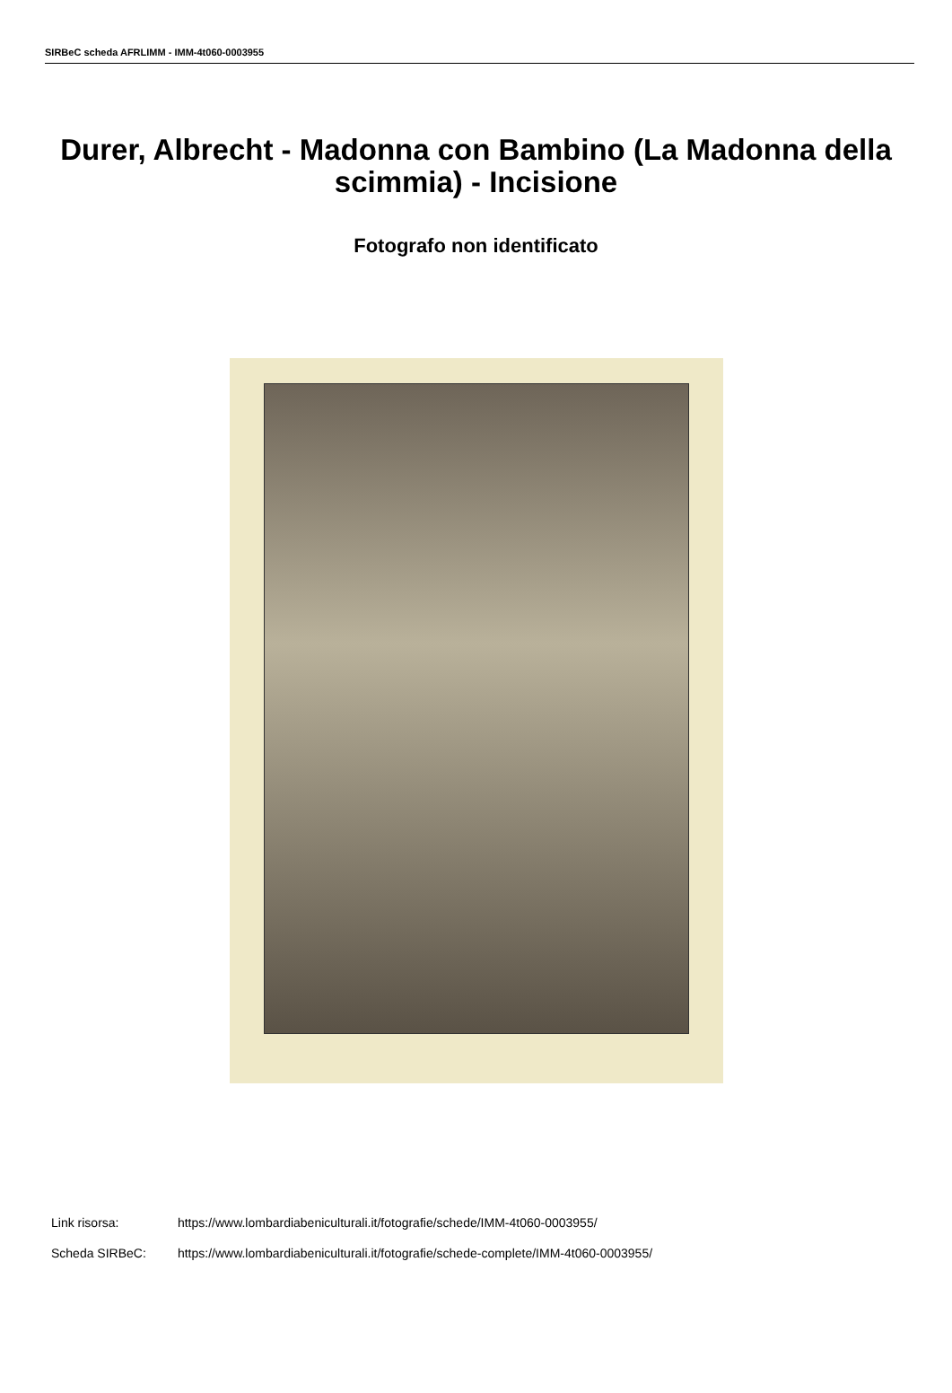SIRBeC scheda AFRLIMM - IMM-4t060-0003955
Durer, Albrecht - Madonna con Bambino (La Madonna della scimmia) - Incisione
Fotografo non identificato
Link risorsa: https://www.lombardiabeniculturali.it/fotografie/schede/IMM-4t060-0003955/
Scheda SIRBeC: https://www.lombardiabeniculturali.it/fotografie/schede-complete/IMM-4t060-0003955/